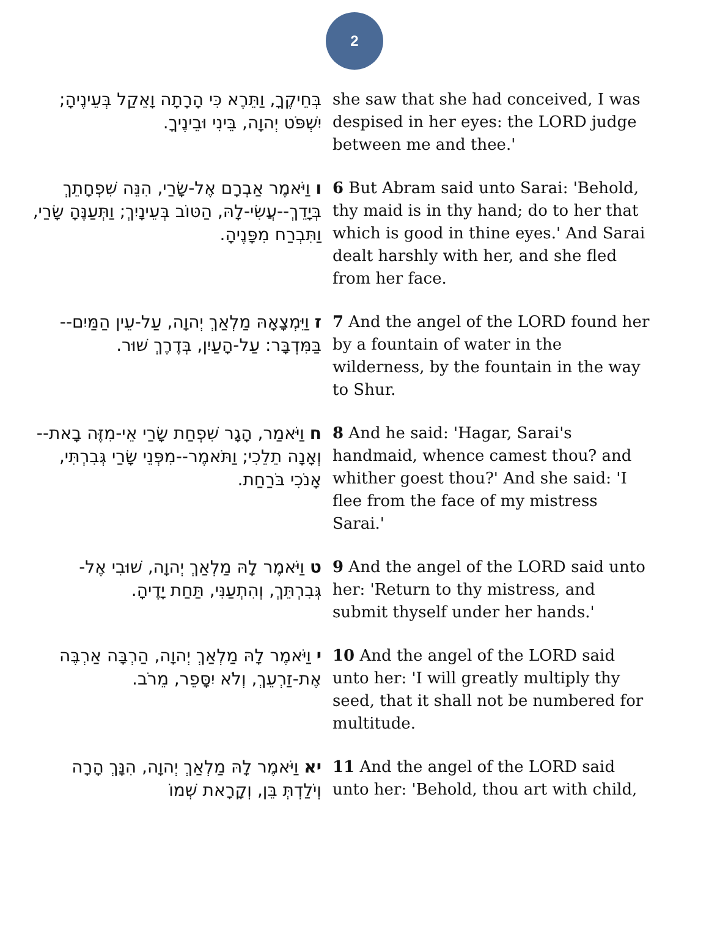2
| בְּחֵיקֶךָ, וַתֵּרֶא כִּי הָרָתָה וָאֵקַל בְּעֵינֶיהָ; יִשְׁפֹּט יְהוָה, בֵּינִי וּבֵינֶיךָ. | she saw that she had conceived, I was despised in her eyes: the LORD judge between me and thee.' |
| ו וַיֹּאמֶר אַבְרָם אֶל-שָׂרַי, הִנֵּה שִׁפְחָתֵךְ בְּיָדֵךְ--עֲשִׂי-לָהּ, הַטּוֹב בְּעֵינָיִךְ; וַתְּעַנֶּהָ שָׂרַי, וַתִּבְרַח מִפָּנֶיהָ. | 6 But Abram said unto Sarai: 'Behold, thy maid is in thy hand; do to her that which is good in thine eyes.' And Sarai dealt harshly with her, and she fled from her face. |
| ז וַיִּמְצָאָהּ מַלְאַךְ יְהוָה, עַל-עֵין הַמַּיִם--בַּמִּדְבָּר: עַל-הָעַיִן, בְּדֶרֶךְ שׁוּר. | 7 And the angel of the LORD found her by a fountain of water in the wilderness, by the fountain in the way to Shur. |
| ח וַיֹּאמַר, הָגָר שִׁפְחַת שָׂרַי אֵי-מִזֶּה בָאת--וְאָנָה תֵלֵכִי; וַתֹּאמֶר--מִפְּנֵי שָׂרַי גְּבִרְתִּי, אָנֹכִי בֹּרַחַת. | 8 And he said: 'Hagar, Sarai's handmaid, whence camest thou? and whither goest thou?' And she said: 'I flee from the face of my mistress Sarai.' |
| ט וַיֹּאמֶר לָהּ מַלְאַךְ יְהוָה, שׁוּבִי אֶל-גְּבִרְתֵּךְ, וְהִתְעַנִּי, תַּחַת יָדֶיהָ. | 9 And the angel of the LORD said unto her: 'Return to thy mistress, and submit thyself under her hands.' |
| י וַיֹּאמֶר לָהּ מַלְאַךְ יְהוָה, הַרְבָּה אַרְבֶּה אֶת-זַרְעֵךְ, וְלֹא יִסָּפֵר, מֵרֹב. | 10 And the angel of the LORD said unto her: 'I will greatly multiply thy seed, that it shall not be numbered for multitude. |
| יא וַיֹּאמֶר לָהּ מַלְאַךְ יְהוָה, הִנָּךְ הָרָה וְיֹלַדְתְּ בֵּן, וְקָרָאת שְׁמוֹ | 11 And the angel of the LORD said unto her: 'Behold, thou art with child, |